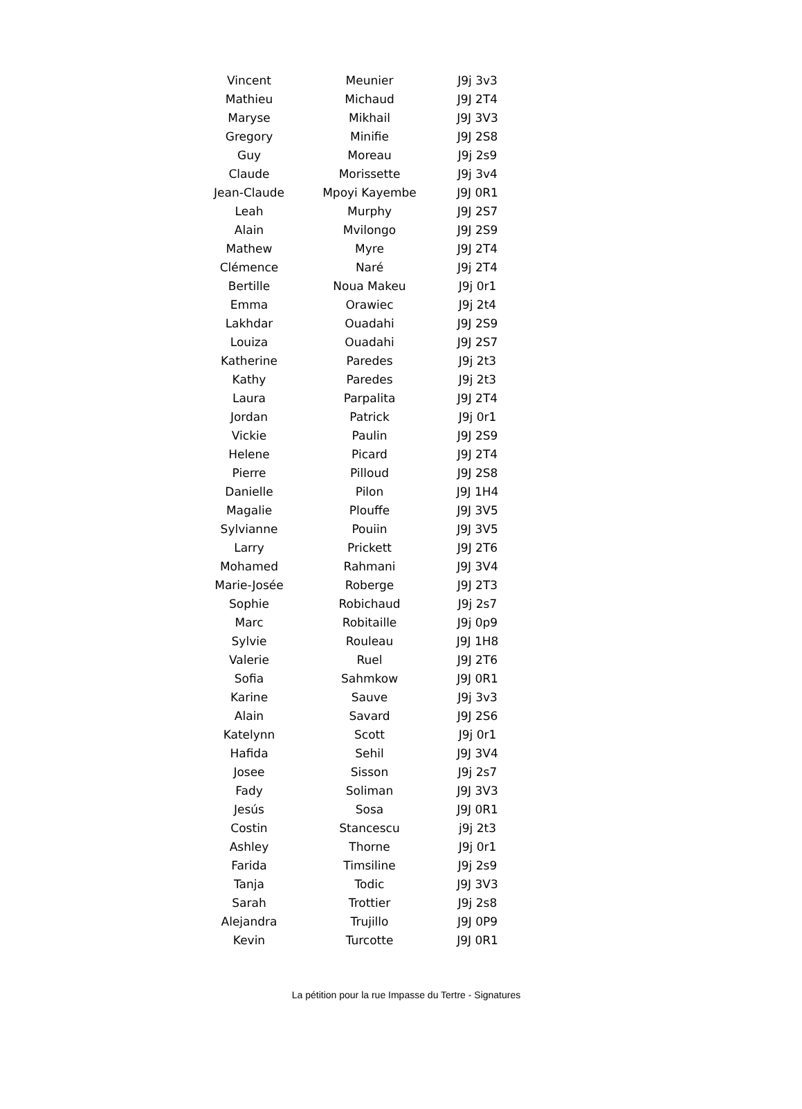| Vincent | Meunier | J9j 3v3 |
| Mathieu | Michaud | J9J 2T4 |
| Maryse | Mikhail | J9J 3V3 |
| Gregory | Minifie | J9J 2S8 |
| Guy | Moreau | J9j 2s9 |
| Claude | Morissette | J9j 3v4 |
| Jean-Claude | Mpoyi Kayembe | J9J 0R1 |
| Leah | Murphy | J9J 2S7 |
| Alain | Mvilongo | J9J 2S9 |
| Mathew | Myre | J9J 2T4 |
| Clémence | Naré | J9j 2T4 |
| Bertille | Noua Makeu | J9j 0r1 |
| Emma | Orawiec | J9j 2t4 |
| Lakhdar | Ouadahi | J9J 2S9 |
| Louiza | Ouadahi | J9J 2S7 |
| Katherine | Paredes | J9j 2t3 |
| Kathy | Paredes | J9j 2t3 |
| Laura | Parpalita | J9J 2T4 |
| Jordan | Patrick | J9j 0r1 |
| Vickie | Paulin | J9J 2S9 |
| Helene | Picard | J9J 2T4 |
| Pierre | Pilloud | J9J 2S8 |
| Danielle | Pilon | J9J 1H4 |
| Magalie | Plouffe | J9J 3V5 |
| Sylvianne | Pouiin | J9J 3V5 |
| Larry | Prickett | J9J 2T6 |
| Mohamed | Rahmani | J9J 3V4 |
| Marie-Josée | Roberge | J9J 2T3 |
| Sophie | Robichaud | J9j 2s7 |
| Marc | Robitaille | J9j 0p9 |
| Sylvie | Rouleau | J9J 1H8 |
| Valerie | Ruel | J9J 2T6 |
| Sofia | Sahmkow | J9J 0R1 |
| Karine | Sauve | J9j 3v3 |
| Alain | Savard | J9J 2S6 |
| Katelynn | Scott | J9j 0r1 |
| Hafida | Sehil | J9J 3V4 |
| Josee | Sisson | J9j 2s7 |
| Fady | Soliman | J9J 3V3 |
| Jesús | Sosa | J9J 0R1 |
| Costin | Stancescu | j9j 2t3 |
| Ashley | Thorne | J9j 0r1 |
| Farida | Timsiline | J9j 2s9 |
| Tanja | Todic | J9J 3V3 |
| Sarah | Trottier | J9j 2s8 |
| Alejandra | Trujillo | J9J 0P9 |
| Kevin | Turcotte | J9J 0R1 |
La pétition pour la rue Impasse du Tertre - Signatures